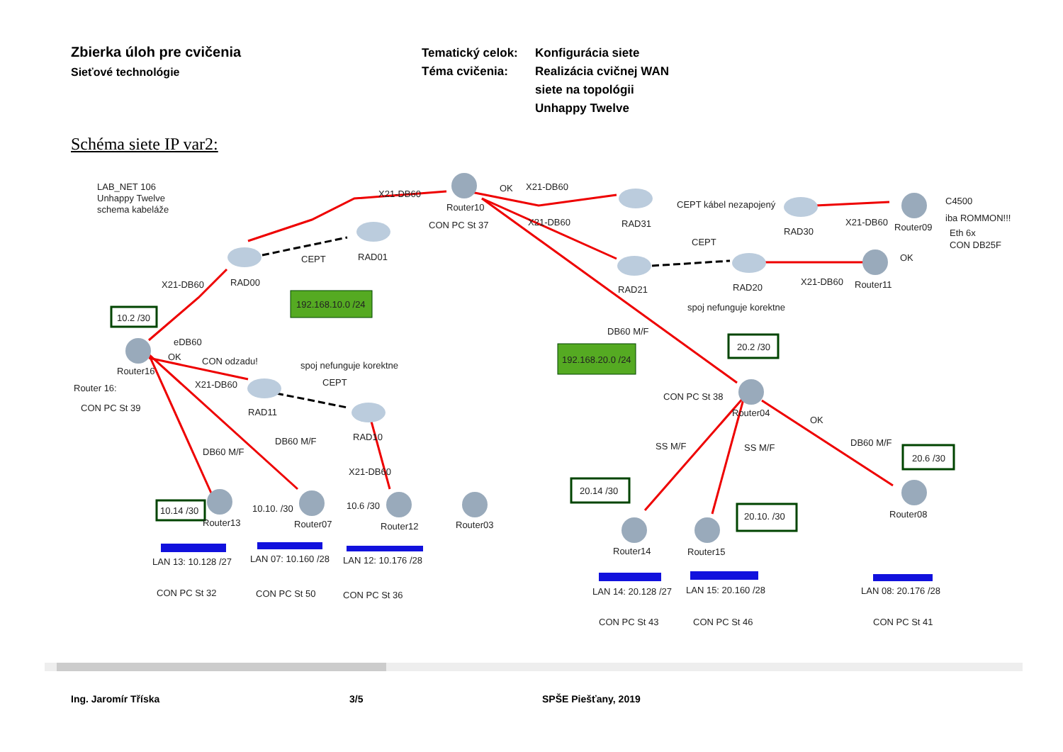Zbierka úloh pre cvičenia
Sieťové technológie
Tematický celok:
Téma cvičenia:
Konfigurácia siete
Realizácia cvičnej WAN
siete na topológii
Unhappy Twelve
Schéma siete IP var2:
LAB_NET 106
Unhappy Twelve
schema kabeláže
X21-DB60
Router10
CON PC St 37
OK
X21-DB60
RAD31
CEPT kábel nezapojený
RAD30
X21-DB60
Router09
C4500
iba ROMMON!!!
Eth 6x
CON DB25F
X21-DB60
CEPT
OK
RAD01
CEPT
RAD00
X21-DB60
RAD21
RAD20
X21-DB60
Router11
spoj nefunguje korektne
192.168.10.0 /24
10.2 /30
DB60 M/F
20.2 /30
eDB60
OK
CON odzadu!
spoj nefunguje korektne
192.168.20.0 /24
Router16
Router 16:
X21-DB60
CEPT
CON PC St 38
Router04
CON PC St 39
RAD11
OK
RAD10
DB60 M/F
DB60 M/F
SS M/F
SS M/F
DB60 M/F
20.6 /30
X21-DB60
20.14 /30
10.6 /30
10.10. /30
10.14 /30
20.10. /30
Router08
Router13
Router07
Router12
Router03
Router14
Router15
LAN 13: 10.128 /27
LAN 07: 10.160 /28
LAN 12: 10.176 /28
CON PC St 32
CON PC St 50
CON PC St 36
LAN 14: 20.128 /27
LAN 15: 20.160 /28
LAN 08: 20.176 /28
CON PC St 43
CON PC St 46
CON PC St 41
Ing. Jaromír Tříska 3/5 SPŠE Piešťany, 2019